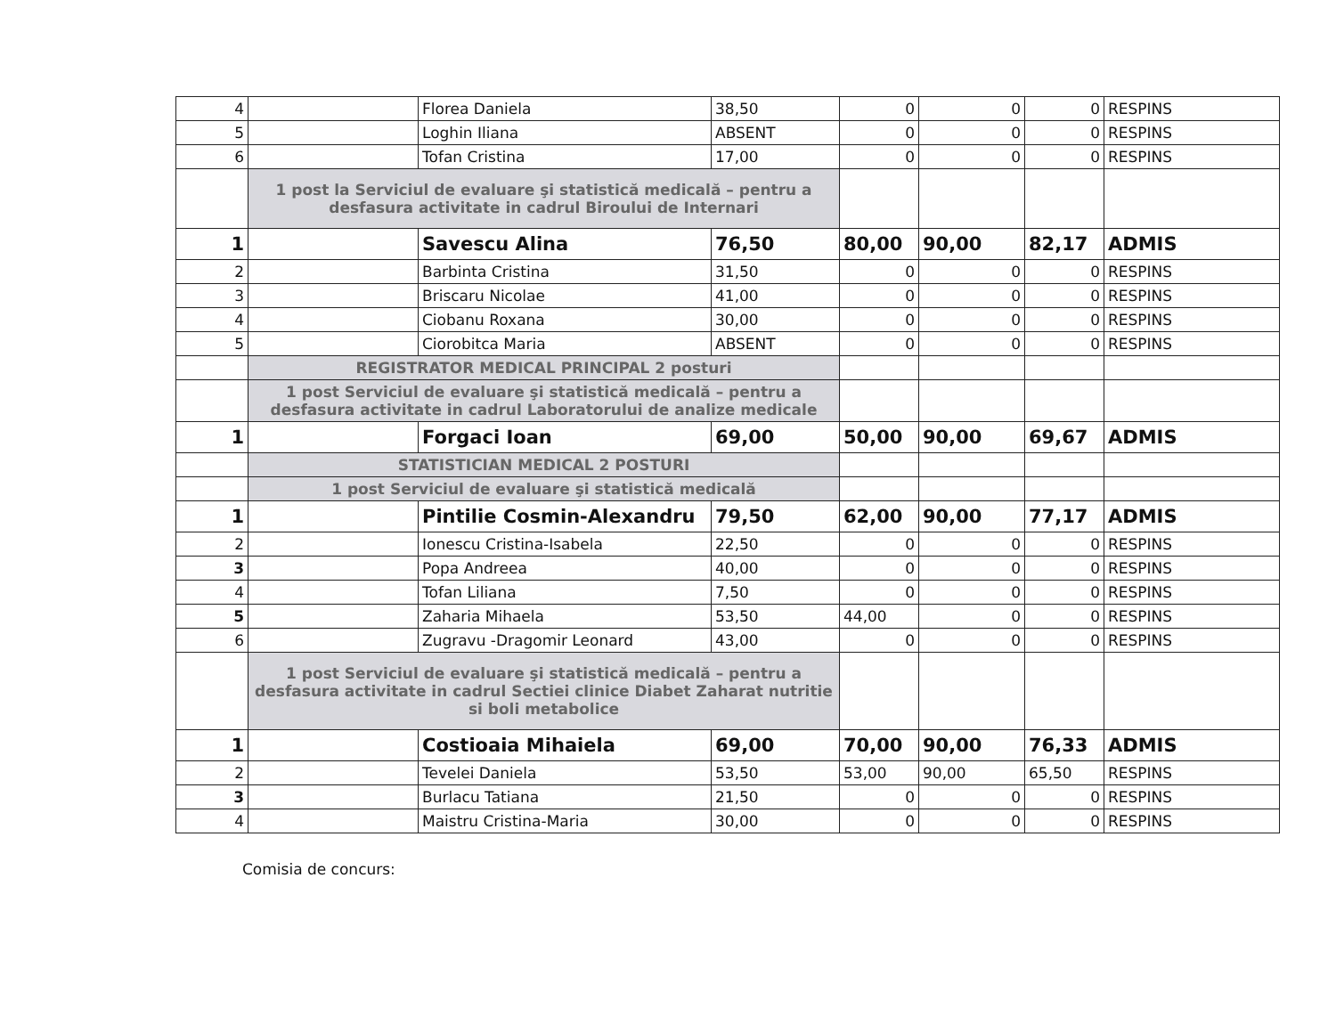| 4 | | Florea Daniela | 38,50 | 0 | 0 | 0 | RESPINS |
| 5 | | Loghin Iliana | ABSENT | 0 | 0 | 0 | RESPINS |
| 6 | | Tofan Cristina | 17,00 | 0 | 0 | 0 | RESPINS |
| | 1 post la Serviciul de evaluare şi statistică medicală – pentru a desfasura activitate in cadrul Biroului de Internari | | | | | | |
| 1 | | Savescu Alina | 76,50 | 80,00 | 90,00 | 82,17 | ADMIS |
| 2 | | Barbinta Cristina | 31,50 | 0 | 0 | 0 | RESPINS |
| 3 | | Briscaru Nicolae | 41,00 | 0 | 0 | 0 | RESPINS |
| 4 | | Ciobanu Roxana | 30,00 | 0 | 0 | 0 | RESPINS |
| 5 | | Ciorobitca Maria | ABSENT | 0 | 0 | 0 | RESPINS |
| | REGISTRATOR MEDICAL PRINCIPAL 2 posturi | | | | | | |
| | 1 post Serviciul de evaluare şi statistică medicală – pentru a desfasura activitate in cadrul Laboratorului de analize medicale | | | | | | |
| 1 | | Forgaci Ioan | 69,00 | 50,00 | 90,00 | 69,67 | ADMIS |
| | STATISTICIAN MEDICAL 2 POSTURI | | | | | | |
| | 1 post Serviciul de evaluare şi statistică medicală | | | | | | |
| 1 | | Pintilie Cosmin-Alexandru | 79,50 | 62,00 | 90,00 | 77,17 | ADMIS |
| 2 | | Ionescu Cristina-Isabela | 22,50 | 0 | 0 | 0 | RESPINS |
| 3 | | Popa Andreea | 40,00 | 0 | 0 | 0 | RESPINS |
| 4 | | Tofan Liliana | 7,50 | 0 | 0 | 0 | RESPINS |
| 5 | | Zaharia Mihaela | 53,50 | 44,00 | 0 | 0 | RESPINS |
| 6 | | Zugravu -Dragomir Leonard | 43,00 | 0 | 0 | 0 | RESPINS |
| | 1 post Serviciul de evaluare şi statistică medicală – pentru a desfasura activitate in cadrul Sectiei clinice Diabet Zaharat nutritie si boli metabolice | | | | | | |
| 1 | | Costioaia Mihaiela | 69,00 | 70,00 | 90,00 | 76,33 | ADMIS |
| 2 | | Tevelei Daniela | 53,50 | 53,00 | 90,00 | 65,50 | RESPINS |
| 3 | | Burlacu Tatiana | 21,50 | 0 | 0 | 0 | RESPINS |
| 4 | | Maistru Cristina-Maria | 30,00 | 0 | 0 | 0 | RESPINS |
Comisia de concurs: